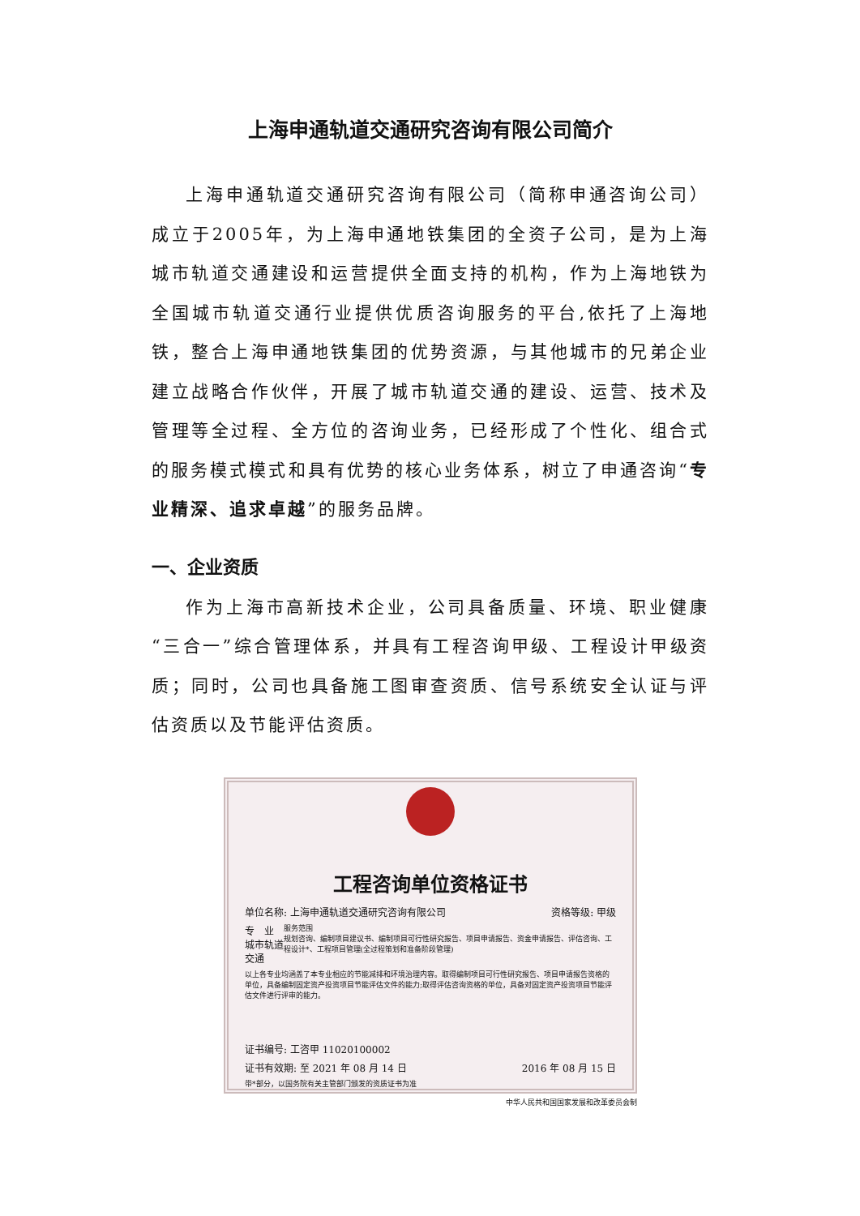上海申通轨道交通研究咨询有限公司简介
上海申通轨道交通研究咨询有限公司（简称申通咨询公司）成立于2005年，为上海申通地铁集团的全资子公司，是为上海城市轨道交通建设和运营提供全面支持的机构，作为上海地铁为全国城市轨道交通行业提供优质咨询服务的平台,依托了上海地铁，整合上海申通地铁集团的优势资源，与其他城市的兄弟企业建立战略合作伙伴，开展了城市轨道交通的建设、运营、技术及管理等全过程、全方位的咨询业务，已经形成了个性化、组合式的服务模式模式和具有优势的核心业务体系，树立了申通咨询“专业精深、追求卓越”的服务品牌。
一、企业资质
作为上海市高新技术企业，公司具备质量、环境、职业健康“三合一”综合管理体系，并具有工程咨询甲级、工程设计甲级资质；同时，公司也具备施工图审查资质、信号系统安全认证与评估资质以及节能评估资质。
工程咨询单位资格证书
单位名称: 上海申通轨道交通研究咨询有限公司 资格等级: 甲级
专　业
城市轨道交通 服务范围
规划咨询、编制项目建议书、编制项目可行性研究报告、项目申请报告、资金申请报告、评估咨询、工程设计*、工程项目管理(全过程策划和准备阶段管理)
以上各专业均涵盖了本专业相应的节能减排和环境治理内容。取得编制项目可行性研究报告、项目申请报告资格的单位，具备编制固定资产投资项目节能评估文件的能力;取得评估咨询资格的单位，具备对固定资产投资项目节能评估文件进行评审的能力。
证书编号: 工咨甲 11020100002
证书有效期: 至 2021 年 08 月 14 日 2016 年 08 月 15 日
带*部分，以国务院有关主管部门颁发的资质证书为准
中华人民共和国国家发展和改革委员会制